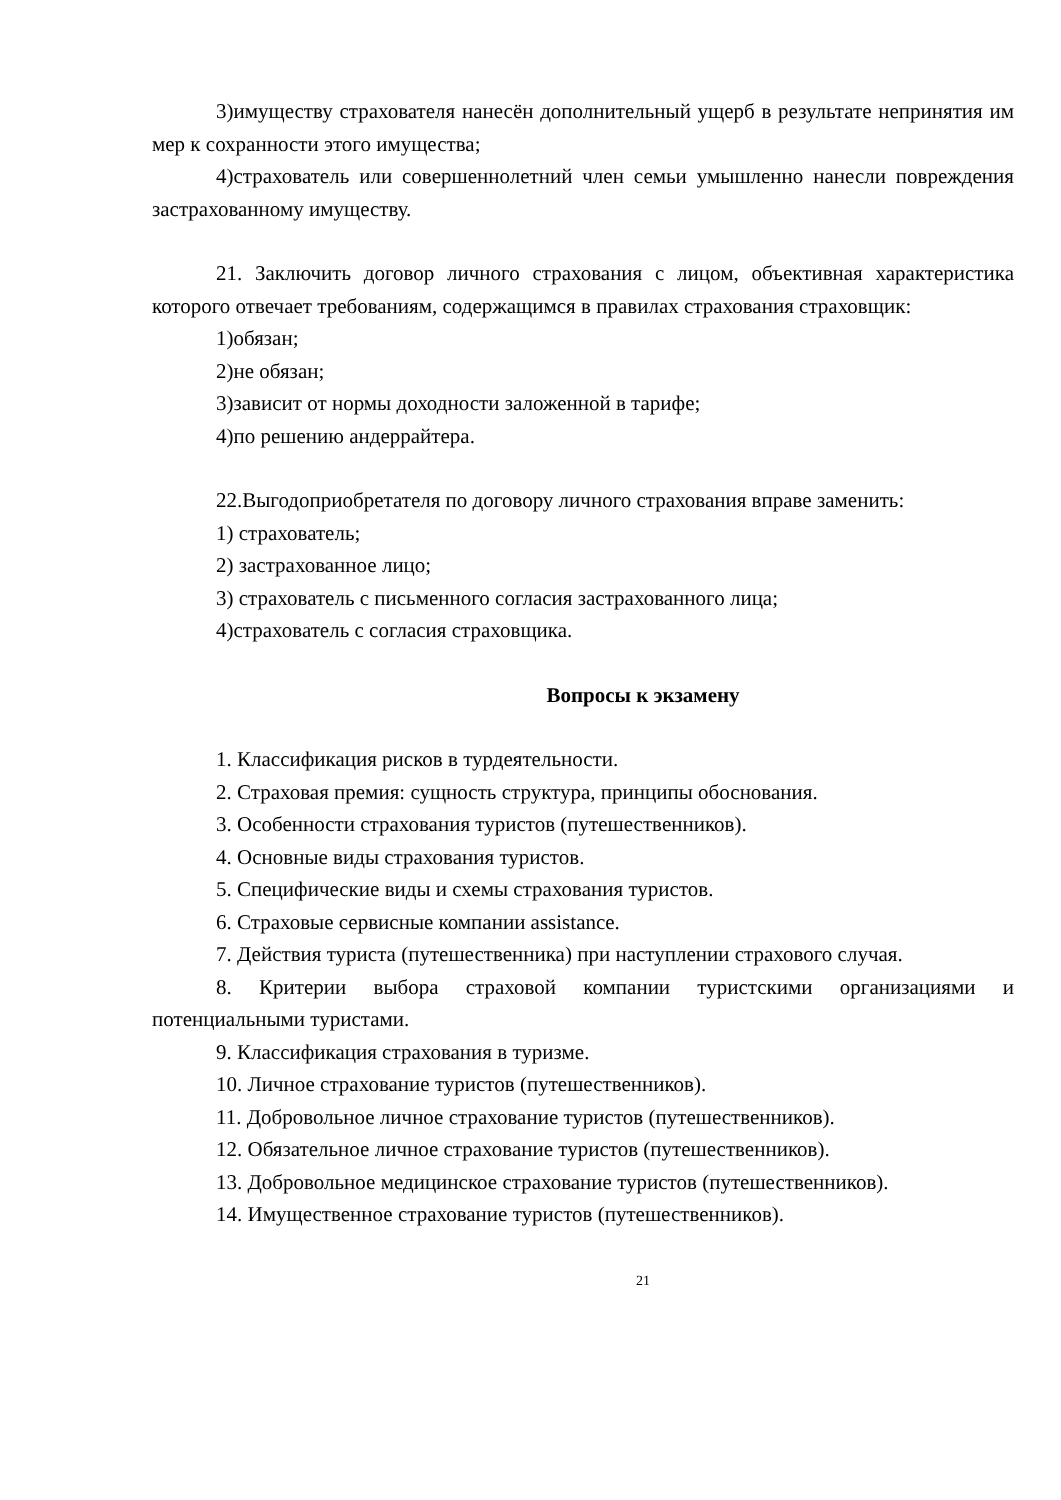3)имуществу страхователя нанесён дополнительный ущерб в результате непринятия им мер к сохранности этого имущества;
4)страхователь или совершеннолетний член семьи умышленно нанесли повреждения застрахованному имуществу.
21. Заключить договор личного страхования с лицом, объективная характеристика которого отвечает требованиям, содержащимся в правилах страхования страховщик:
1)обязан;
2)не обязан;
3)зависит от нормы доходности заложенной в тарифе;
4)по решению андеррайтера.
22.Выгодоприобретателя по договору личного страхования вправе заменить:
1) страхователь;
2) застрахованное лицо;
3) страхователь с письменного согласия застрахованного лица;
4)страхователь с согласия страховщика.
Вопросы к экзамену
1. Классификация рисков в турдеятельности.
2. Страховая премия: сущность структура, принципы обоснования.
3. Особенности страхования туристов (путешественников).
4. Основные виды страхования туристов.
5. Специфические виды и схемы страхования туристов.
6. Страховые сервисные компании assistance.
7. Действия туриста (путешественника) при наступлении страхового случая.
8. Критерии выбора страховой компании туристскими организациями и потенциальными туристами.
9. Классификация страхования в туризме.
10. Личное страхование туристов (путешественников).
11. Добровольное личное страхование туристов (путешественников).
12. Обязательное личное страхование туристов (путешественников).
13. Добровольное медицинское страхование туристов (путешественников).
14. Имущественное страхование туристов (путешественников).
21